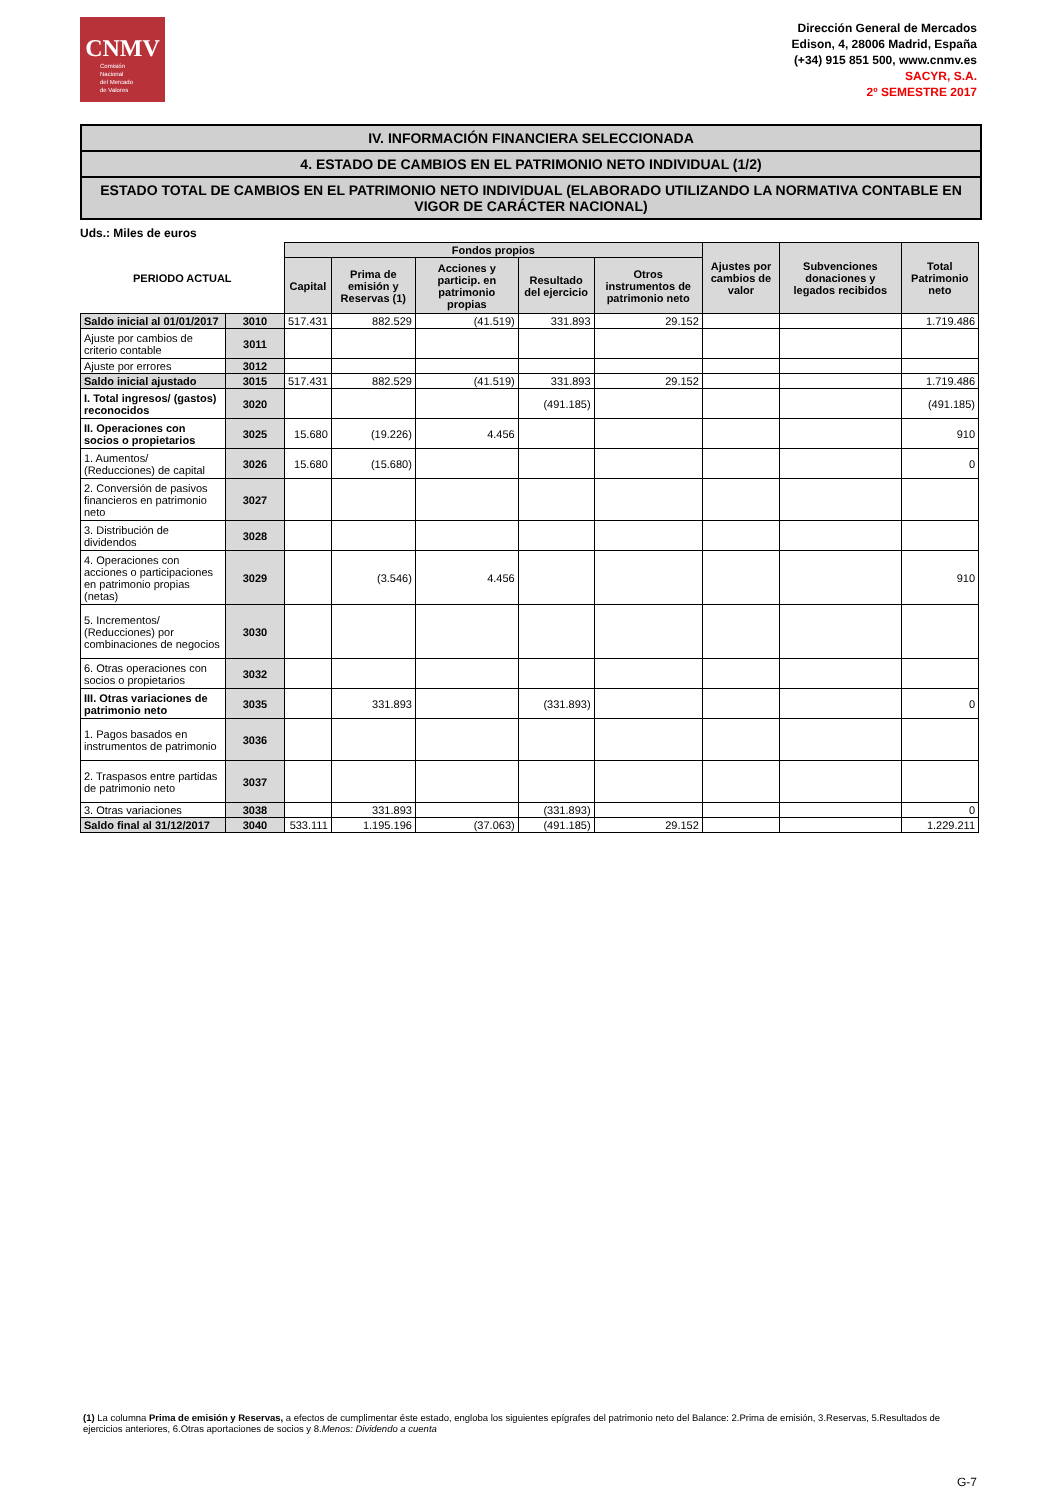CNMV
Comisión
Nacional
del Mercado
de Valores
Dirección General de Mercados
Edison, 4, 28006 Madrid, España
(+34) 915 851 500, www.cnmv.es
SACYR, S.A.
2º SEMESTRE 2017
IV. INFORMACIÓN FINANCIERA SELECCIONADA
4. ESTADO DE CAMBIOS EN EL PATRIMONIO NETO INDIVIDUAL (1/2)
ESTADO TOTAL DE CAMBIOS EN EL PATRIMONIO NETO INDIVIDUAL (ELABORADO UTILIZANDO LA NORMATIVA CONTABLE EN VIGOR DE CARÁCTER NACIONAL)
Uds.: Miles de euros
| PERIODO ACTUAL | | Fondos propios | | | | | Ajustes por cambios de valor | Subvenciones donaciones y legados recibidos | Total Patrimonio neto |
| --- | --- | --- | --- | --- | --- | --- | --- | --- | --- |
| | | Capital | Prima de emisión y Reservas (1) | Acciones y particip. en patrimonio propias | Resultado del ejercicio | Otros instrumentos de patrimonio neto | | | |
| Saldo inicial al 01/01/2017 | 3010 | 517.431 | 882.529 | (41.519) | 331.893 | 29.152 | | | 1.719.486 |
| Ajuste por cambios de criterio contable | 3011 | | | | | | | | |
| Ajuste por errores | 3012 | | | | | | | | |
| Saldo inicial ajustado | 3015 | 517.431 | 882.529 | (41.519) | 331.893 | 29.152 | | | 1.719.486 |
| I. Total ingresos/ (gastos) reconocidos | 3020 | | | | (491.185) | | | | (491.185) |
| II. Operaciones con socios o propietarios | 3025 | 15.680 | (19.226) | 4.456 | | | | | 910 |
| 1. Aumentos/ (Reducciones) de capital | 3026 | 15.680 | (15.680) | | | | | | 0 |
| 2. Conversión de pasivos financieros en patrimonio neto | 3027 | | | | | | | | |
| 3. Distribución de dividendos | 3028 | | | | | | | | |
| 4. Operaciones con acciones o participaciones en patrimonio propias (netas) | 3029 | | (3.546) | 4.456 | | | | | 910 |
| 5. Incrementos/ (Reducciones) por combinaciones de negocios | 3030 | | | | | | | | |
| 6. Otras operaciones con socios o propietarios | 3032 | | | | | | | | |
| III. Otras variaciones de patrimonio neto | 3035 | | 331.893 | | (331.893) | | | | 0 |
| 1. Pagos basados en instrumentos de patrimonio | 3036 | | | | | | | | |
| 2. Traspasos entre partidas de patrimonio neto | 3037 | | | | | | | | |
| 3. Otras variaciones | 3038 | | 331.893 | | (331.893) | | | | 0 |
| Saldo final al 31/12/2017 | 3040 | 533.111 | 1.195.196 | (37.063) | (491.185) | 29.152 | | | 1.229.211 |
(1) La columna Prima de emisión y Reservas, a efectos de cumplimentar éste estado, engloba los siguientes epígrafes del patrimonio neto del Balance: 2.Prima de emisión, 3.Reservas, 5.Resultados de ejercicios anteriores, 6.Otras aportaciones de socios y 8.Menos: Dividendo a cuenta
G-7